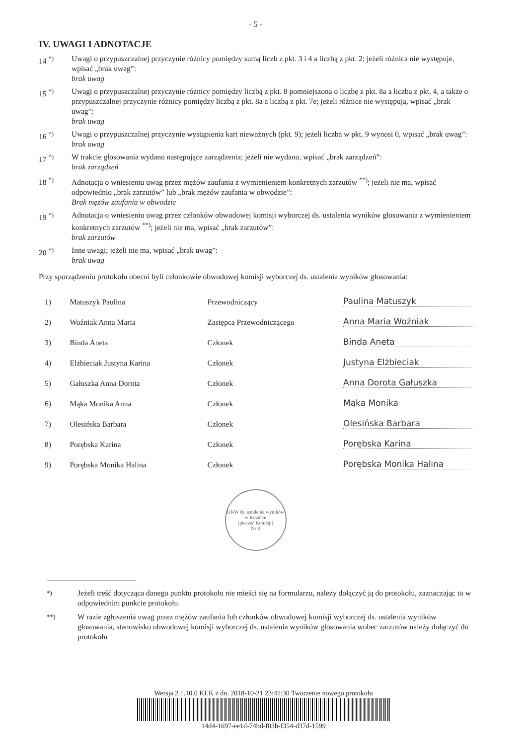- 5 -
IV. UWAGI I ADNOTACJE
14 <sup>*)</sup> Uwagi o przypuszczalnej przyczynie różnicy pomiędzy sumą liczb z pkt. 3 i 4 a liczbą z pkt. 2; jeżeli różnica nie występuje, wpisać „brak uwag”:
brak uwag
15 <sup>*)</sup> Uwagi o przypuszczalnej przyczynie różnicy pomiędzy liczbą z pkt. 8 pomniejszoną o liczbę z pkt. 8a a liczbą z pkt. 4, a także o przypuszczalnej przyczynie różnicy pomiędzy liczbą z pkt. 8a a liczbą z pkt. 7e; jeżeli różnice nie występują, wpisać „brak uwag”:
brak uwag
16 <sup>*)</sup> Uwagi o przypuszczalnej przyczynie wystąpienia kart nieważnych (pkt. 9); jeżeli liczba w pkt. 9 wynosi 0, wpisać „brak uwag”:
brak uwag
17 <sup>*)</sup> W trakcie głosowania wydano następujące zarządzenia; jeżeli nie wydano, wpisać „brak zarządzeń”:
brak zarządzeń
18 <sup>*)</sup> Adnotacja o wniesieniu uwag przez mężów zaufania z wymienieniem konkretnych zarzutów <sup>**)</sup>; jeżeli nie ma, wpisać odpowiednio „brak zarzutów” lub „brak mężów zaufania w obwodzie”:
Brak mężów zaufania w obwodzie
19 <sup>*)</sup> Adnotacja o wniesieniu uwag przez członków obwodowej komisji wyborczej ds. ustalenia wyników głosowania z wymienieniem konkretnych zarzutów <sup>**)</sup>; jeżeli nie ma, wpisać „brak zarzutów”:
brak zarzutów
20 <sup>*)</sup> Inne uwagi; jeżeli nie ma, wpisać „brak uwag”:
brak uwag
Przy sporządzeniu protokołu obecni byli członkowie obwodowej komisji wyborczej ds. ustalenia wyników głosowania:
| 1) | Matuszyk Paulina | Przewodniczący | Paulina Matuszyk |
| 2) | Woźniak Anna Maria | Zastępca Przewodniczącego | Anna Maria Woźniak |
| 3) | Binda Aneta | Członek | Binda Aneta |
| 4) | Elżbieciak Justyna Karina | Członek | Justyna Elżbieciak |
| 5) | Gałuszka Anna Dorota | Członek | Anna Dorota Gałuszka |
| 6) | Mąka Monika Anna | Członek | Mąka Monika |
| 7) | Olesińska Barbara | Członek | Olesińska Barbara |
| 8) | Porębska Karina | Członek | Porębska Karina |
| 9) | Porębska Monika Halina | Członek | Porębska Monika Halina |
UKW ds. ustalenia wyników
w Kozińcu
(pieczęć Komisji)
Nr 4
<sup>*)</sup> Jeżeli treść dotycząca danego punktu protokołu nie mieści się na formularzu, należy dołączyć ją do protokołu, zaznaczając to w odpowiednim punkcie protokołu.
<sup>**)</sup> W razie zgłoszenia uwag przez mężów zaufania lub członków obwodowej komisji wyborczej ds. ustalenia wyników głosowania, stanowisko obwodowej komisji wyborczej ds. ustalenia wyników głosowania wobec zarzutów należy dołączyć do protokołu
Wersja 2.1.10.0 KLK z dn. 2018-10-21 23:41:30 Tworzenie nowego protokołu
14d4-1697-ee1d-74bd-f03b-f354-d37d-1599